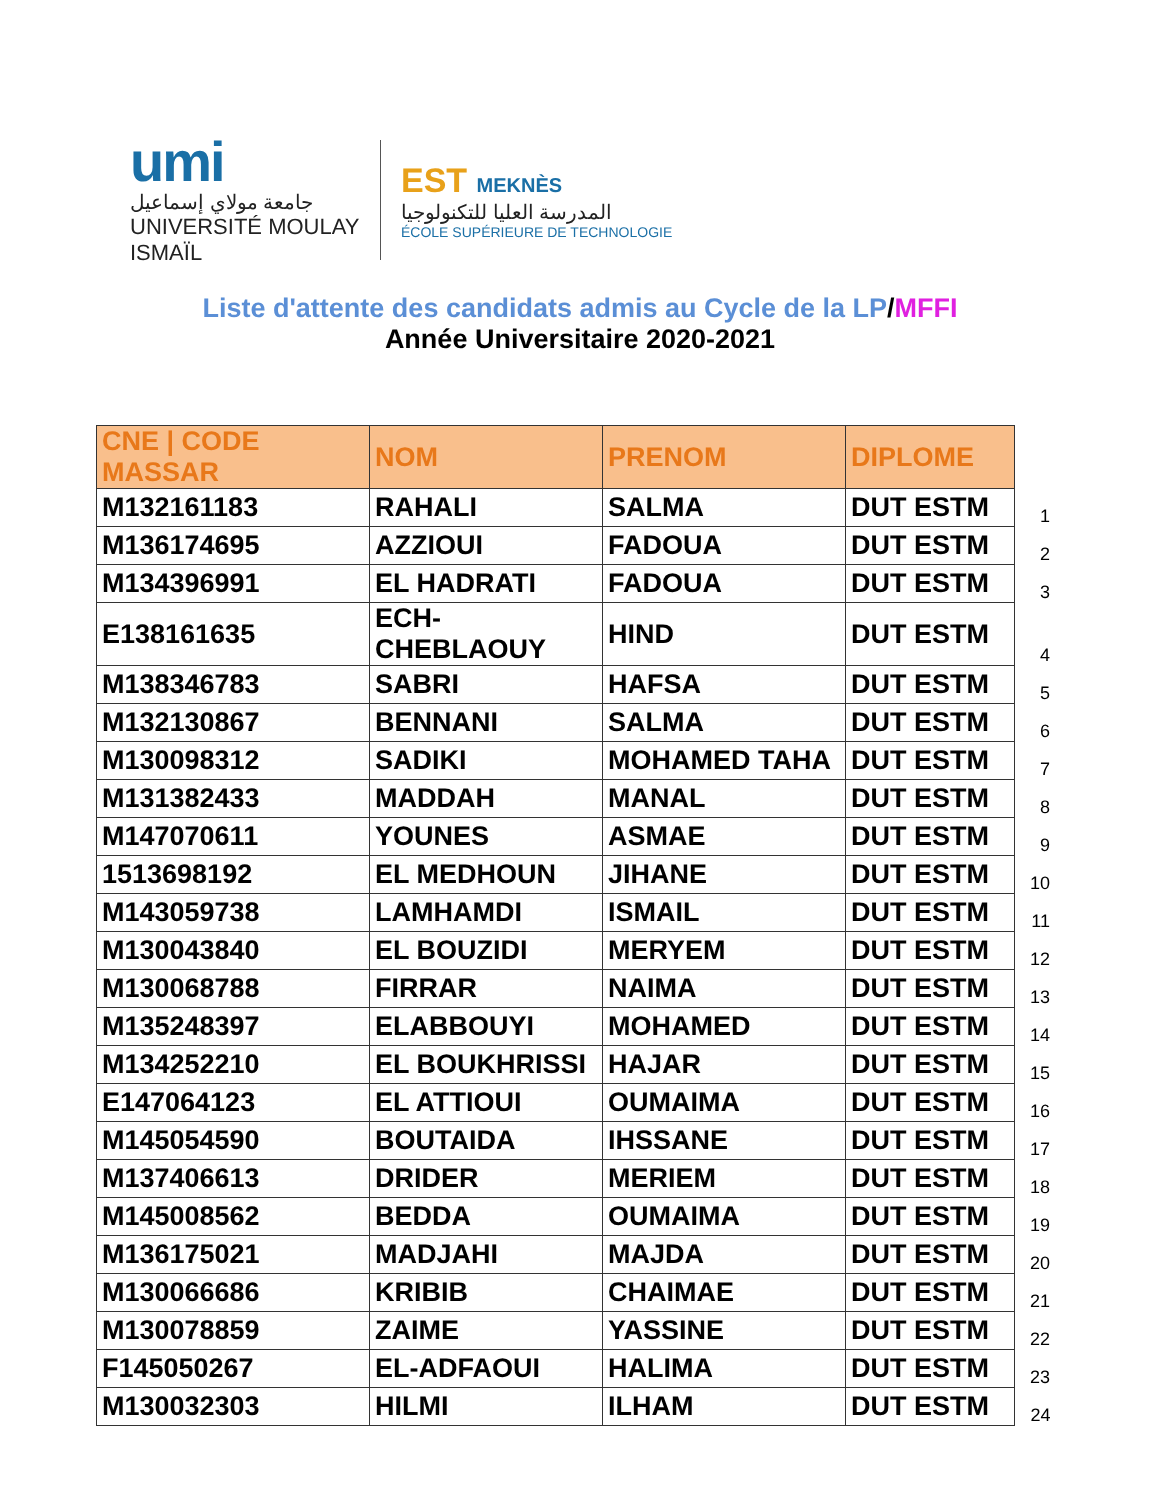umi
جامعة مولاي إسماعيل
UNIVERSITÉ MOULAY ISMAÏL
EST MEKNÈS
المدرسة العليا للتكنولوجيا
ÉCOLE SUPÉRIEURE DE TECHNOLOGIE
Liste d'attente des candidats admis au Cycle de la LP/MFFI
Année Universitaire 2020-2021
| CNE / CODE MASSAR | NOM | PRENOM | DIPLOME | |
| --- | --- | --- | --- | --- |
| M132161183 | RAHALI | SALMA | DUT ESTM | 1 |
| M136174695 | AZZIOUI | FADOUA | DUT ESTM | 2 |
| M134396991 | EL HADRATI | FADOUA | DUT ESTM | 3 |
| E138161635 | ECH-CHEBLAOUY | HIND | DUT ESTM | 4 |
| M138346783 | SABRI | HAFSA | DUT ESTM | 5 |
| M132130867 | BENNANI | SALMA | DUT ESTM | 6 |
| M130098312 | SADIKI | MOHAMED TAHA | DUT ESTM | 7 |
| M131382433 | MADDAH | MANAL | DUT ESTM | 8 |
| M147070611 | YOUNES | ASMAE | DUT ESTM | 9 |
| 1513698192 | EL MEDHOUN | JIHANE | DUT ESTM | 10 |
| M143059738 | LAMHAMDI | ISMAIL | DUT ESTM | 11 |
| M130043840 | EL BOUZIDI | MERYEM | DUT ESTM | 12 |
| M130068788 | FIRRAR | NAIMA | DUT ESTM | 13 |
| M135248397 | ELABBOUYI | MOHAMED | DUT ESTM | 14 |
| M134252210 | EL BOUKHRISSI | HAJAR | DUT ESTM | 15 |
| E147064123 | EL ATTIOUI | OUMAIMA | DUT ESTM | 16 |
| M145054590 | BOUTAIDA | IHSSANE | DUT ESTM | 17 |
| M137406613 | DRIDER | MERIEM | DUT ESTM | 18 |
| M145008562 | BEDDA | OUMAIMA | DUT ESTM | 19 |
| M136175021 | MADJAHI | MAJDA | DUT ESTM | 20 |
| M130066686 | KRIBIB | CHAIMAE | DUT ESTM | 21 |
| M130078859 | ZAIME | YASSINE | DUT ESTM | 22 |
| F145050267 | EL-ADFAOUI | HALIMA | DUT ESTM | 23 |
| M130032303 | HILMI | ILHAM | DUT ESTM | 24 |